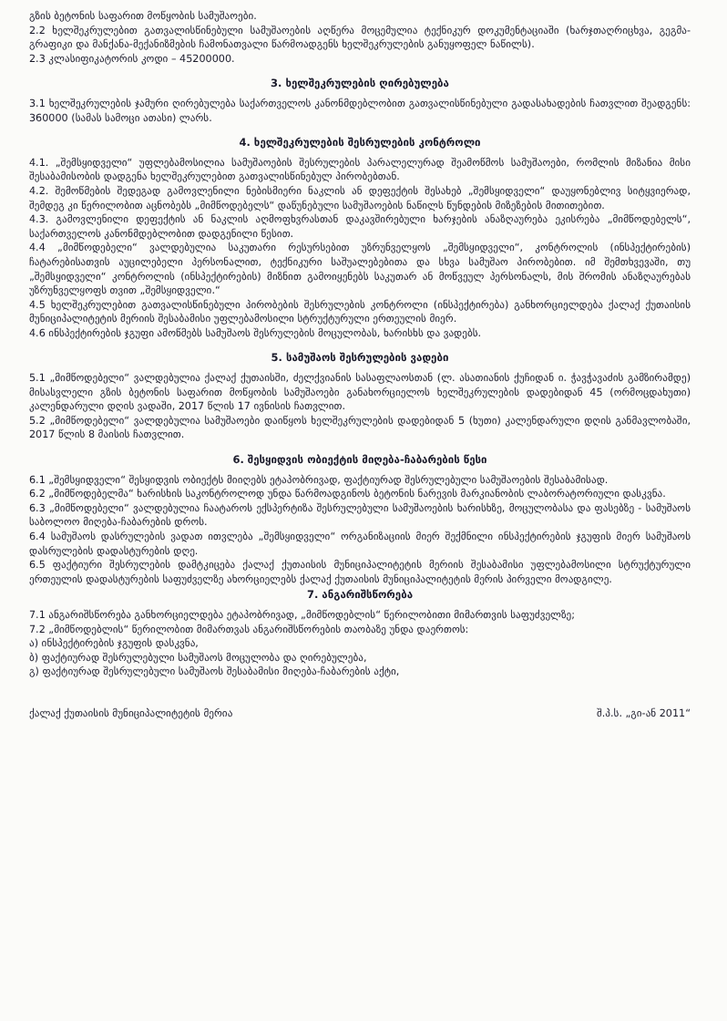გზის ბეტონის საფარით მოწყობის სამუშაოები.
2.2 ხელშეკრულებით გათვალისწინებული სამუშაოების აღწერა მოცემულია ტექნიკურ დოკუმენტაციაში (ხარჯთაღრიცხვა, გეგმა-გრაფიკი და მანქანა-მექანიზმების ჩამონათვალი წარმოადგენს ხელშეკრულების განუყოფელ ნაწილს).
2.3 კლასიფიკატორის კოდი – 45200000.
3. ხელშეკრულების ღირებულება
3.1 ხელშეკრულების ჯამური ღირებულება საქართველოს კანონმდებლობით გათვალისწინებული გადასახადების ჩათვლით შეადგენს: 360000 (სამას სამოცი ათასი) ლარს.
4. ხელშეკრულების შესრულების კონტროლი
4.1. „შემსყიდველი“ უფლებამოსილია სამუშაოების შესრულების პარალელურად შეამოწმოს სამუშაოები, რომლის მიზანია მისი შესაბამისობის დადგენა ხელშეკრულებით გათვალისწინებულ პირობებთან.
4.2. შემოწმების შედეგად გამოვლენილი ნებისმიერი ნაკლის ან დეფექტის შესახებ „შემსყიდველი“ დაუყონებლივ სიტყვიერად, შემდეგ კი წერილობით აცნობებს „მიმწოდებელს“ დაწუნებული სამუშაოების ნაწილს წუნდების მიზეზების მითითებით.
4.3. გამოვლენილი დეფექტის ან ნაკლის აღმოფხვრასთან დაკავშირებული ხარჯების ანაზღაურება ეკისრება „მიმწოდებელს“, საქართველოს კანონმდებლობით დადგენილი წესით.
4.4 „მიმწოდებელი“ ვალდებულია საკუთარი რესურსებით უზრუნველყოს „შემსყიდველი“, კონტროლის (ინსპექტირების) ჩატარებისათვის აუცილებელი პერსონალით, ტექნიკური საშუალებებითა და სხვა სამუშაო პირობებით. იმ შემთხვევაში, თუ „შემსყიდველი“ კონტროლის (ინსპექტირების) მიზნით გამოიყენებს საკუთარ ან მოწვეულ პერსონალს, მის შრომის ანაზღაურებას უზრუნველყოფს თვით „შემსყიდველი.“
4.5 ხელშეკრულებით გათვალისწინებული პირობების შესრულების კონტროლი (ინსპექტირება) განხორციელდება ქალაქ ქუთაისის მუნიციპალიტეტის მერიის შესაბამისი უფლებამოსილი სტრუქტურული ერთეულის მიერ.
4.6 ინსპექტირების ჯგუფი ამოწმებს სამუშაოს შესრულების მოცულობას, ხარისხს და ვადებს.
5. სამუშაოს შესრულების ვადები
5.1 „მიმწოდებელი“ ვალდებულია ქალაქ ქუთაისში, ძელქვიანის სასაფლაოსთან (ლ. ასათიანის ქუჩიდან ი. ჭავჭავაძის გამზირამდე) მისასვლელი გზის ბეტონის საფარით მოწყობის სამუშაოები განახორციელოს ხელშეკრულების დადებიდან 45 (ორმოცდახუთი) კალენდარული დღის ვადაში, 2017 წლის 17 ივნისის ჩათვლით.
5.2 „მიმწოდებელი“ ვალდებულია სამუშაოები დაიწყოს ხელშეკრულების დადებიდან 5 (ხუთი) კალენდარული დღის განმავლობაში, 2017 წლის 8 მაისის ჩათვლით.
6. შესყიდვის ობიექტის მიღება-ჩაბარების წესი
6.1 „შემსყიდველი“ შესყიდვის ობიექტს მიიღებს ეტაპობრივად, ფაქტიურად შესრულებული სამუშაოების შესაბამისად.
6.2 „მიმწოდებელმა“ ხარისხის საკონტროლოდ უნდა წარმოადგინოს ბეტონის ნარევის მარკიანობის ლაბორატორიული დასკვნა.
6.3 „მიმწოდებელი“ ვალდებულია ჩაატაროს ექსპერტიზა შესრულებული სამუშაოების ხარისხზე, მოცულობასა და ფასებზე - სამუშაოს საბოლოო მიღება-ჩაბარების დროს.
6.4 სამუშაოს დასრულების ვადათ ითვლება „შემსყიდველი“ ორგანიზაციის მიერ შექმნილი ინსპექტირების ჯგუფის მიერ სამუშაოს დასრულების დადასტურების დღე.
6.5 ფაქტიური შესრულების დამტკიცება ქალაქ ქუთაისის მუნიციპალიტეტის მერიის შესაბამისი უფლებამოსილი სტრუქტურული ერთეულის დადასტურების საფუძველზე ახორციელებს ქალაქ ქუთაისის მუნიციპალიტეტის მერის პირველი მოადგილე.
7. ანგარიშსწორება
7.1 ანგარიშსწორება განხორციელდება ეტაპობრივად, „მიმწოდებლის“ წერილობითი მიმართვის საფუძველზე;
7.2 „მიმწოდებლის“ წერილობით მიმართვას ანგარიშსწორების თაობაზე უნდა დაერთოს:
ა) ინსპექტირების ჯგუფის დასკვნა,
ბ) ფაქტიურად შესრულებული სამუშაოს მოცულობა და ღირებულება,
გ) ფაქტიურად შესრულებული სამუშაოს შესაბამისი მიღება-ჩაბარების აქტი,
ქალაქ ქუთაისის მუნიციპალიტეტის მერია შ.პ.ს. „გი-ან 2011“